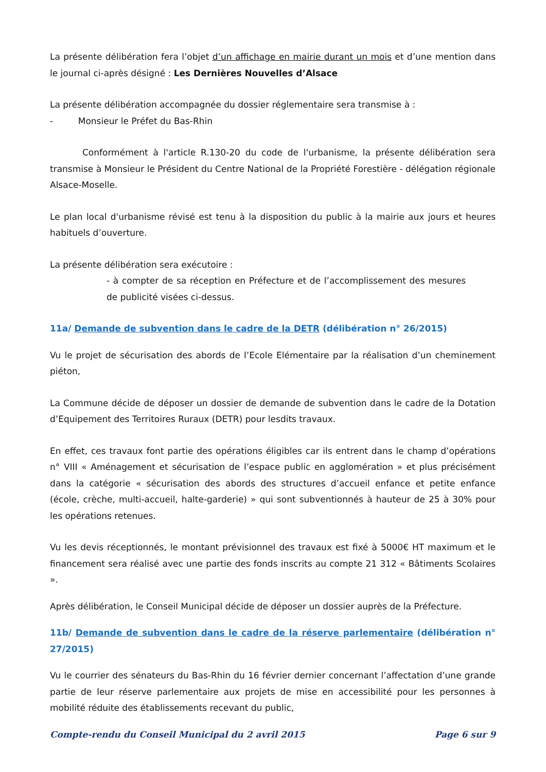La présente délibération fera l’objet d’un affichage en mairie durant un mois et d’une mention dans le journal ci-après désigné : Les Dernières Nouvelles d’Alsace
La présente délibération accompagnée du dossier réglementaire sera transmise à :
- Monsieur le Préfet du Bas-Rhin
Conformément à l'article R.130-20 du code de l'urbanisme, la présente délibération sera transmise à Monsieur le Président du Centre National de la Propriété Forestière - délégation régionale Alsace-Moselle.
Le plan local d'urbanisme révisé est tenu à la disposition du public à la mairie aux jours et heures habituels d’ouverture.
La présente délibération sera exécutoire :
- à compter de sa réception en Préfecture et de l’accomplissement des mesures de publicité visées ci-dessus.
11a/ Demande de subvention dans le cadre de la DETR (délibération n° 26/2015)
Vu le projet de sécurisation des abords de l’Ecole Elémentaire par la réalisation d’un cheminement piéton,
La Commune décide de déposer un dossier de demande de subvention dans le cadre de la Dotation d’Equipement des Territoires Ruraux (DETR) pour lesdits travaux.
En effet, ces travaux font partie des opérations éligibles car ils entrent dans le champ d’opérations n° VIII « Aménagement et sécurisation de l’espace public en agglomération » et plus précisément dans la catégorie « sécurisation des abords des structures d’accueil enfance et petite enfance (école, crèche, multi-accueil, halte-garderie) » qui sont subventionnés à hauteur de 25 à 30% pour les opérations retenues.
Vu les devis réceptionnés, le montant prévisionnel des travaux est fixé à 5000€ HT maximum et le financement sera réalisé avec une partie des fonds inscrits au compte 21 312 « Bâtiments Scolaires ».
Après délibération, le Conseil Municipal décide de déposer un dossier auprès de la Préfecture.
11b/ Demande de subvention dans le cadre de la réserve parlementaire (délibération n° 27/2015)
Vu le courrier des sénateurs du Bas-Rhin du 16 février dernier concernant l’affectation d’une grande partie de leur réserve parlementaire aux projets de mise en accessibilité pour les personnes à mobilité réduite des établissements recevant du public,
Compte-rendu du Conseil Municipal du 2 avril 2015 Page 6 sur 9